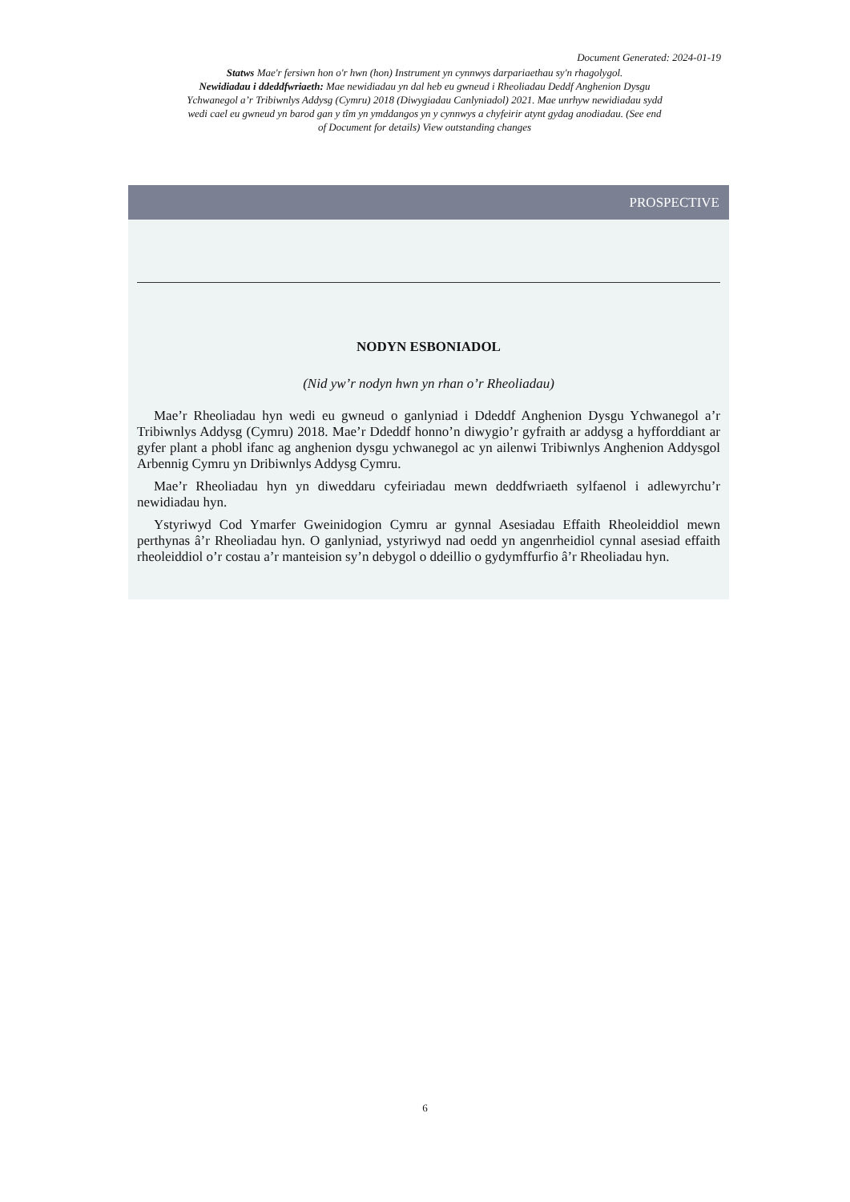Document Generated: 2024-01-19
Statws Mae'r fersiwn hon o'r hwn (hon) Instrument yn cynnwys darpariaethau sy'n rhagolygol.
Newidiadau i ddeddfwriaeth: Mae newidiadau yn dal heb eu gwneud i Rheoliadau Deddf Anghenion Dysgu Ychwanegol a’r Tribiwnlys Addysg (Cymru) 2018 (Diwygiadau Canlyniadol) 2021. Mae unrhyw newidiadau sydd wedi cael eu gwneud yn barod gan y tîm yn ymddangos yn y cynnwys a chyfeirir atynt gydag anodiadau. (See end of Document for details) View outstanding changes
PROSPECTIVE
NODYN ESBONIADOL
(Nid yw’r nodyn hwn yn rhan o’r Rheoliadau)
Mae’r Rheoliadau hyn wedi eu gwneud o ganlyniad i Ddeddf Anghenion Dysgu Ychwanegol a’r Tribiwnlys Addysg (Cymru) 2018. Mae’r Ddeddf honno’n diwygio’r gyfraith ar addysg a hyfforddiant ar gyfer plant a phobl ifanc ag anghenion dysgu ychwanegol ac yn ailenwi Tribiwnlys Anghenion Addysgol Arbennig Cymru yn Dribiwnlys Addysg Cymru.
Mae’r Rheoliadau hyn yn diweddaru cyfeiriadau mewn deddfwriaeth sylfaenol i adlewyrchu’r newidiadau hyn.
Ystyriwyd Cod Ymarfer Gweinidogion Cymru ar gynnal Asesiadau Effaith Rheoleiddiol mewn perthynas â’r Rheoliadau hyn. O ganlyniad, ystyriwyd nad oedd yn angenrheidiol cynnal asesiad effaith rheoleiddiol o’r costau a’r manteision sy’n debygol o ddeillio o gydymffurfio â’r Rheoliadau hyn.
6